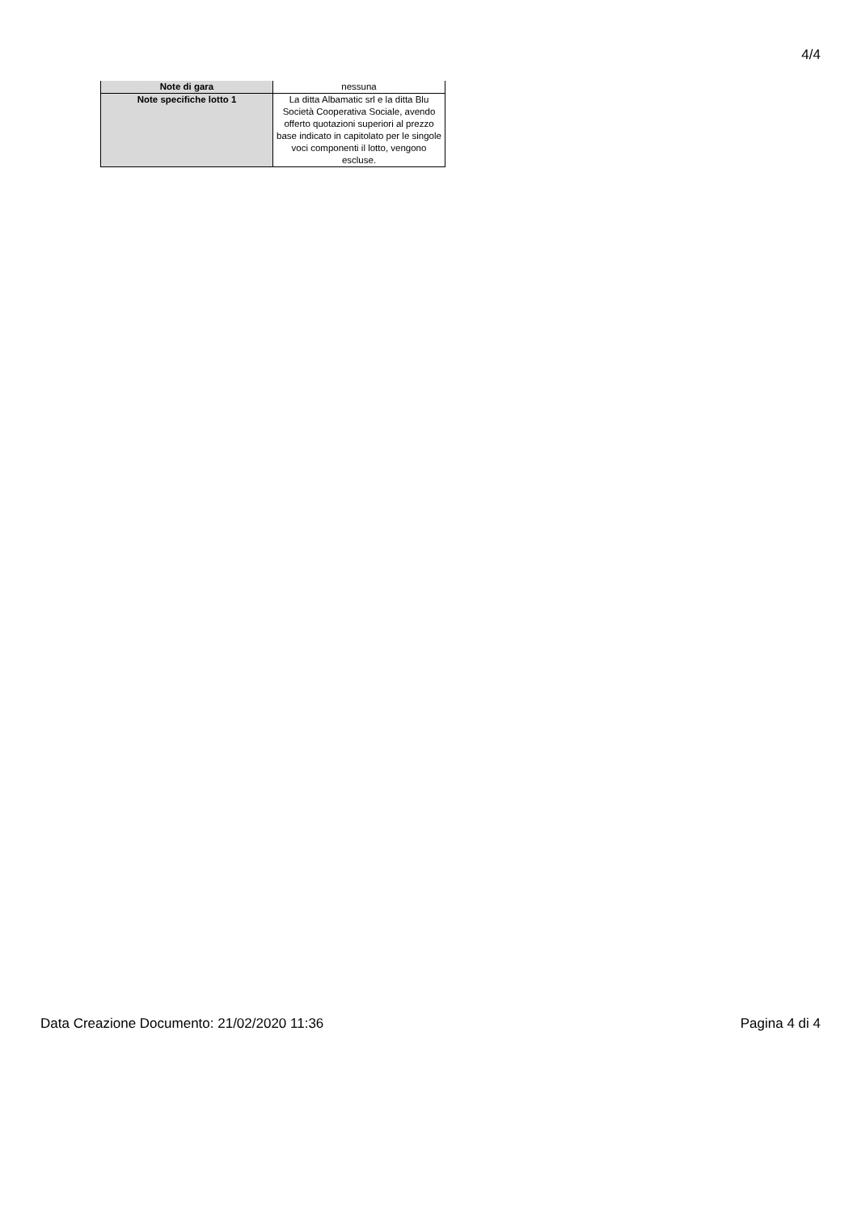4/4
| Note di gara | nessuna |
| Note specifiche lotto 1 | La ditta Albamatic srl e la ditta Blu Società Cooperativa Sociale, avendo offerto quotazioni superiori al prezzo base indicato in capitolato per le singole voci componenti il lotto, vengono escluse. |
Data Creazione Documento: 21/02/2020 11:36 Pagina 4 di 4